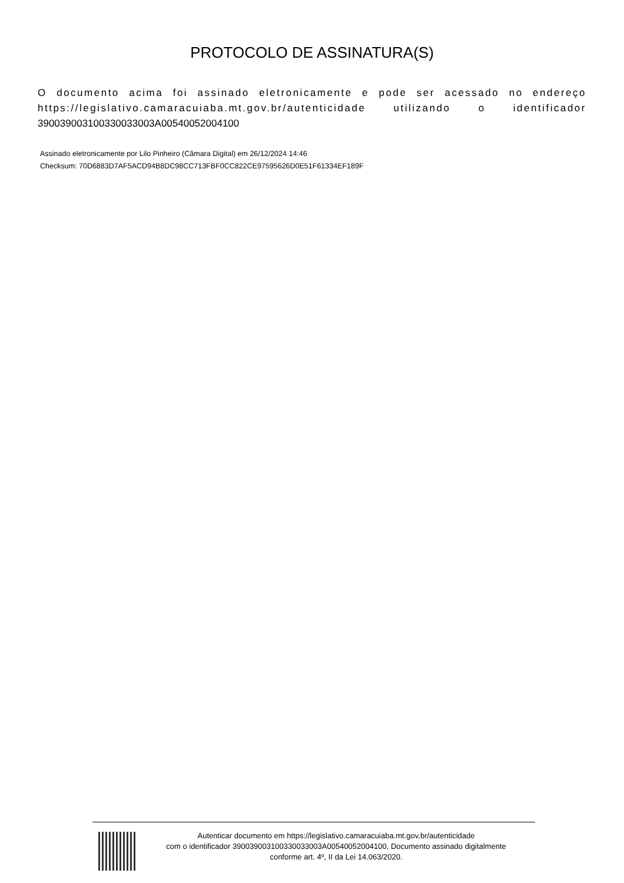PROTOCOLO DE ASSINATURA(S)
O documento acima foi assinado eletronicamente e pode ser acessado no endereço https://legislativo.camaracuiaba.mt.gov.br/autenticidade utilizando o identificador 390039003100330033003A00540052004100
Assinado eletronicamente por Lilo Pinheiro (Câmara Digital) em 26/12/2024 14:46
Checksum: 70D6883D7AF5ACD94B8DC98CC713FBF0CC822CE97595626D0E51F61334EF189F
Autenticar documento em https://legislativo.camaracuiaba.mt.gov.br/autenticidade
com o identificador 390039003100330033003A00540052004100, Documento assinado digitalmente
conforme art. 4º, II da Lei 14.063/2020.